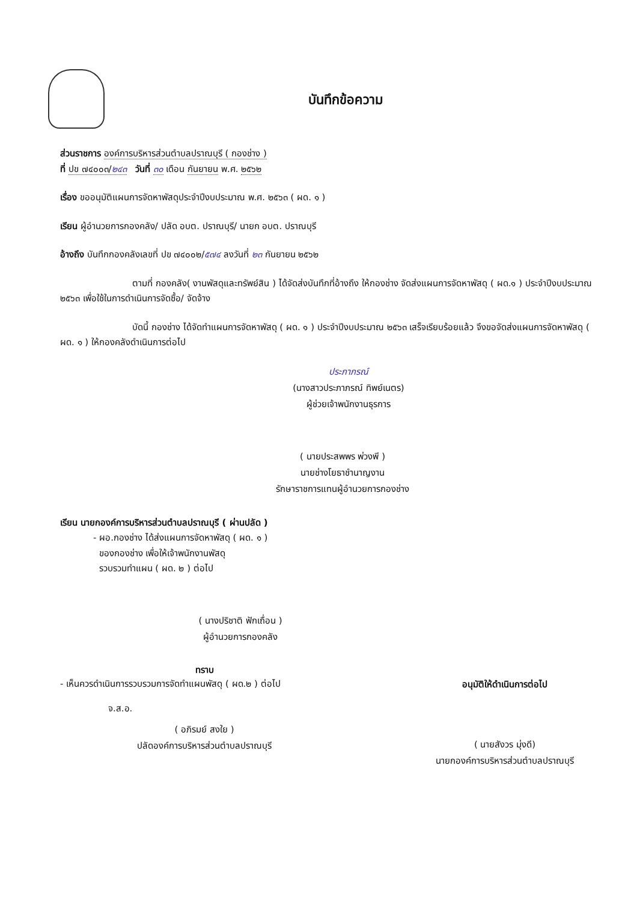บันทึกข้อความ
ส่วนราชการ องค์การบริหารส่วนตำบลปราณบุรี ( กองช่าง )
ที่ ปข ๗๔๐๐๓/๒๔๓ วันที่ ๓๐ เดือน กันยายน พ.ศ. ๒๕๖๒
เรื่อง ขออนุมัติแผนการจัดหาพัสดุประจำปีงบประมาณ พ.ศ. ๒๕๖๓ ( ผด. ๑ )
เรียน ผู้อำนวยการกองคลัง/ ปลัด อบต. ปราณบุรี/ นายก อบต. ปราณบุรี
อ้างถึง บันทึกกองคลังเลขที่ ปข ๗๔๐๐๒/๕๗๔ ลงวันที่ ๒๓ กันยายน ๒๕๖๒
ตามที่ กองคลัง( งานพัสดุและทรัพย์สิน ) ได้จัดส่งบันทึกที่อ้างถึง ให้กองช่าง จัดส่งแผนการจัดหาพัสดุ ( ผด.๑ ) ประจำปีงบประมาณ ๒๕๖๓ เพื่อใช้ในการดำเนินการจัดซื้อ/ จัดจ้าง
บัดนี้ กองช่าง ได้จัดทำแผนการจัดหาพัสดุ ( ผด. ๑ ) ประจำปีงบประมาณ ๒๕๖๓ เสร็จเรียบร้อยแล้ว จึงขอจัดส่งแผนการจัดหาพัสดุ ( ผด. ๑ ) ให้กองคลังดำเนินการต่อไป
ประภาภรณ์
(นางสาวประภาภรณ์ ทิพย์เนตร)
ผู้ช่วยเจ้าพนักงานธุรการ
( นายประสพพร พ่วงพี )
นายช่างโยธาชำนาญงาน
รักษาราชการแทนผู้อำนวยการกองช่าง
เรียน นายกองค์การบริหารส่วนตำบลปราณบุรี ( ผ่านปลัด )
- ผอ.กองช่าง ได้ส่งแผนการจัดหาพัสดุ ( ผด. ๑ )
ของกองช่าง เพื่อให้เจ้าพนักงานพัสดุ
รวบรวมทำแผน ( ผด. ๒ ) ต่อไป
( นางปริชาติ ฟักเถื่อน )
ผู้อำนวยการกองคลัง
ทราบ
- เห็นควรดำเนินการรวบรวมการจัดทำแผนพัสดุ ( ผด.๒ ) ต่อไป
จ.ส.อ.
( อภิรมย์ สงใย )
ปลัดองค์การบริหารส่วนตำบลปราณบุรี
อนุมัติให้ดำเนินการต่อไป
( นายสังวร มุ่งดี)
นายกองค์การบริหารส่วนตำบลปราณบุรี